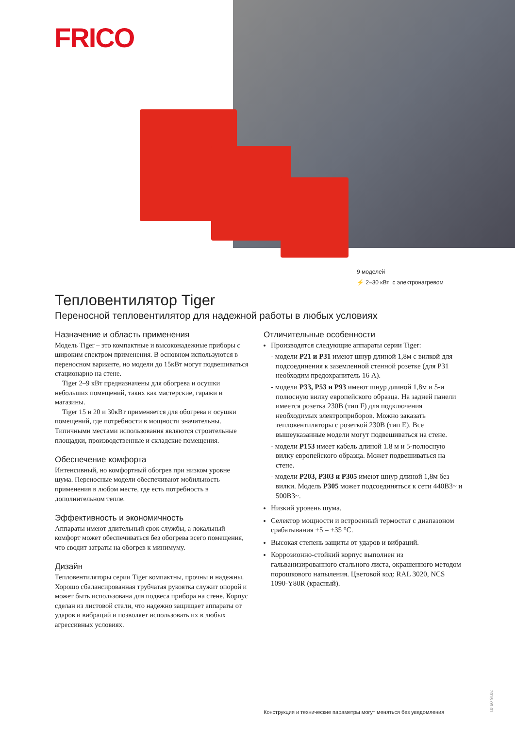FRICO
9 моделей
⚡ 2–30 кВт с электронагревом
Тепловентилятор Tiger
Переносной тепловентилятор для надежной работы в любых условиях
Назначение и область применения
Модель Tiger – это компактные и высоконадежные приборы с широким спектром применения. В основном используются в переносном варианте, но модели до 15кВт могут подвешиваться стационарно на стене.
Tiger 2–9 кВт предназначены для обогрева и осушки небольших помещений, таких как мастерские, гаражи и магазины.
Tiger 15 и 20 и 30кВт применяется для обогрева и осушки помещений, где потребности в мощности значительны. Типичными местами использования являются строительные площадки, производственные и складские помещения.
Обеспечение комфорта
Интенсивный, но комфортный обогрев при низком уровне шума. Переносные модели обеспечивают мобильность применения в любом месте, где есть потребность в дополнительном тепле.
Эффективность и экономичность
Аппараты имеют длительный срок службы, а локальный комфорт может обеспечиваться без обогрева всего помещения, что сводит затраты на обогрев к минимуму.
Дизайн
Тепловентиляторы серии Tiger компактны, прочны и надежны. Хорошо сбалансированная трубчатая рукоятка служит опорой и может быть использована для подвеса прибора на стене. Корпус сделан из листовой стали, что надежно защищает аппараты от ударов и вибраций и позволяет использовать их в любых агрессивных условиях.
Отличительные особенности
Производятся следующие аппараты серии Tiger:
- модели P21 и P31 имеют шнур длиной 1,8м с вилкой для подсоединения к заземленной стенной розетке (для P31 необходим предохранитель 16 А).
- модели P33, P53 и P93 имеют шнур длиной 1,8м и 5-и полюсную вилку европейского образца. На задней панели имеется розетка 230В (тип F) для подключения необходимых электроприборов. Можно заказать тепловентиляторы с розеткой 230В (тип E). Все вышеуказанные модели могут подвешиваться на стене.
- модели P153 имеет кабель длиной 1.8 м и 5-полюсную вилку европейского образца. Может подвешиваться на стене.
- модели P203, P303 и P305 имеют шнур длиной 1,8м без вилки. Модель P305 может подсоединяться к сети 440В3~ и 500В3~.
Низкий уровень шума.
Селектор мощности и встроенный термостат с диапазоном срабатывания +5 – +35 °C.
Высокая степень защиты от ударов и вибраций.
Коррозионно-стойкий корпус выполнен из гальванизированного стального листа, окрашенного методом порошкового напыления. Цветовой код: RAL 3020, NCS 1090-Y80R (красный).
2015-09-01
Конструкция и технические параметры могут меняться без уведомления